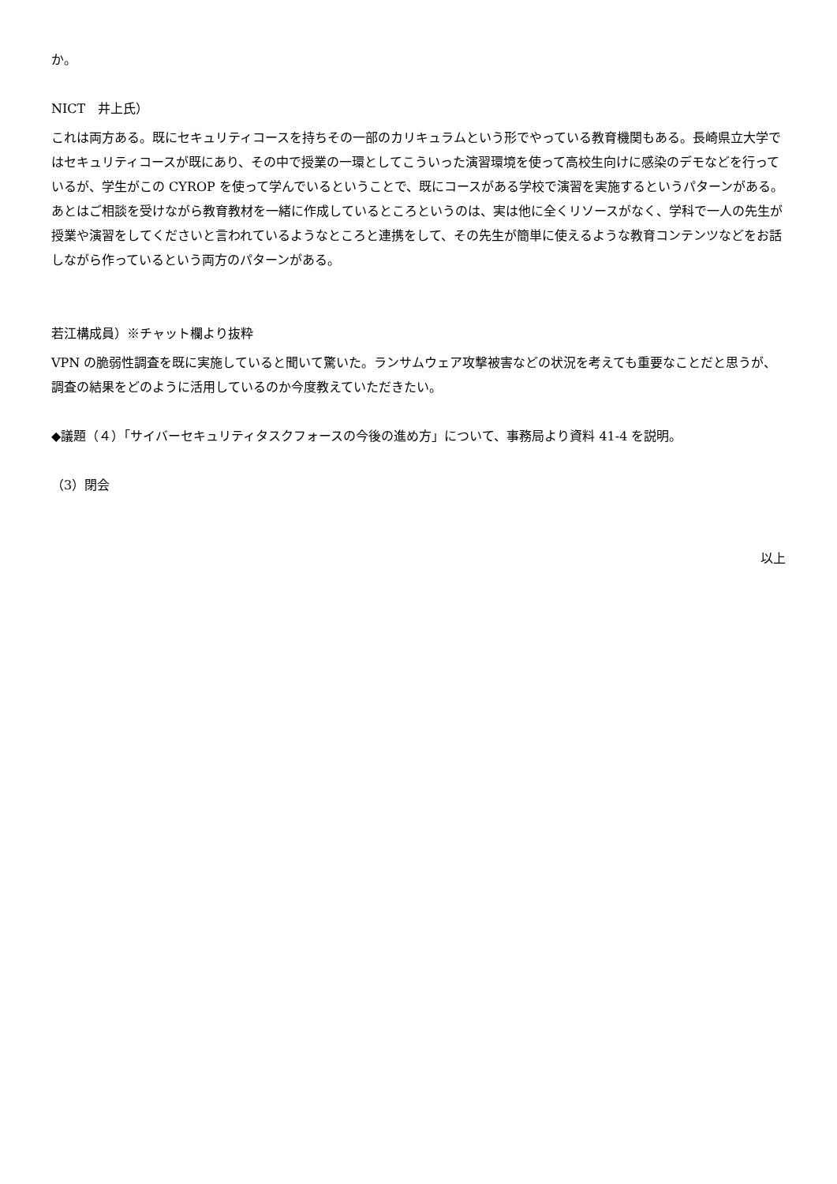か。
NICT　井上氏）
これは両方ある。既にセキュリティコースを持ちその一部のカリキュラムという形でやっている教育機関もある。長崎県立大学ではセキュリティコースが既にあり、その中で授業の一環としてこういった演習環境を使って高校生向けに感染のデモなどを行っているが、学生がこの CYROP を使って学んでいるということで、既にコースがある学校で演習を実施するというパターンがある。あとはご相談を受けながら教育教材を一緒に作成しているところというのは、実は他に全くリソースがなく、学科で一人の先生が授業や演習をしてくださいと言われているようなところと連携をして、その先生が簡単に使えるような教育コンテンツなどをお話しながら作っているという両方のパターンがある。
若江構成員）※チャット欄より抜粋
VPN の脆弱性調査を既に実施していると聞いて驚いた。ランサムウェア攻撃被害などの状況を考えても重要なことだと思うが、調査の結果をどのように活用しているのか今度教えていただきたい。
◆議題（４）「サイバーセキュリティタスクフォースの今後の進め方」について、事務局より資料 41-4 を説明。
（3）閉会
以上